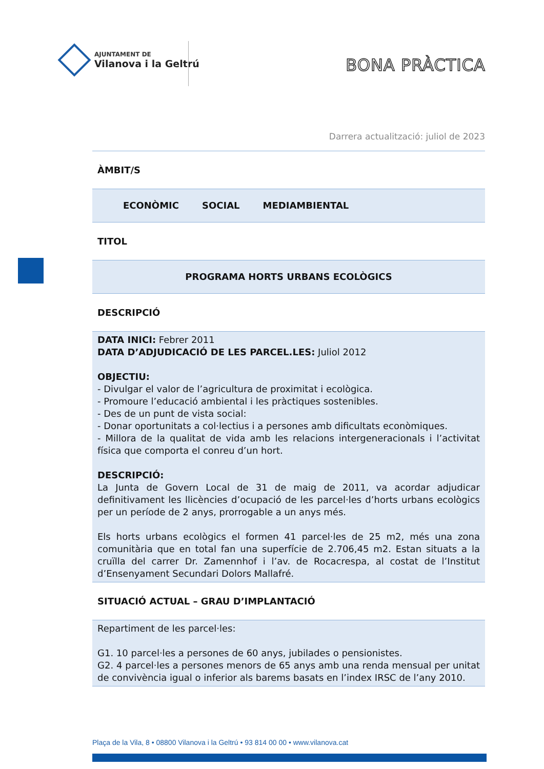AJUNTAMENT DE
Vilanova i la Geltrú
BONA PRÀCTICA
Darrera actualització: juliol de 2023
ÀMBIT/S
ECONÒMIC SOCIAL MEDIAMBIENTAL
TITOL
PROGRAMA HORTS URBANS ECOLÒGICS
DESCRIPCIÓ
DATA INICI: Febrer 2011
DATA D’ADJUDICACIÓ DE LES PARCEL.LES: Juliol 2012
OBJECTIU:
- Divulgar el valor de l’agricultura de proximitat i ecològica.
- Promoure l’educació ambiental i les pràctiques sostenibles.
- Des de un punt de vista social:
- Donar oportunitats a col·lectius i a persones amb dificultats econòmiques.
- Millora de la qualitat de vida amb les relacions intergeneracionals i l’activitat física que comporta el conreu d’un hort.
DESCRIPCIÓ:
La Junta de Govern Local de 31 de maig de 2011, va acordar adjudicar definitivament les llicències d’ocupació de les parcel·les d’horts urbans ecològics per un període de 2 anys, prorrogable a un anys més.
Els horts urbans ecològics el formen 41 parcel·les de 25 m2, més una zona comunitària que en total fan una superfície de 2.706,45 m2. Estan situats a la cruïlla del carrer Dr. Zamennhof i l’av. de Rocacrespa, al costat de l’Institut d’Ensenyament Secundari Dolors Mallafré.
SITUACIÓ ACTUAL – GRAU D’IMPLANTACIÓ
Repartiment de les parcel·les:
G1. 10 parcel·les a persones de 60 anys, jubilades o pensionistes.
G2. 4 parcel·les a persones menors de 65 anys amb una renda mensual per unitat de convivència igual o inferior als barems basats en l’index IRSC de l’any 2010.
Plaça de la Vila, 8 • 08800 Vilanova i la Geltrú • 93 814 00 00 • www.vilanova.cat